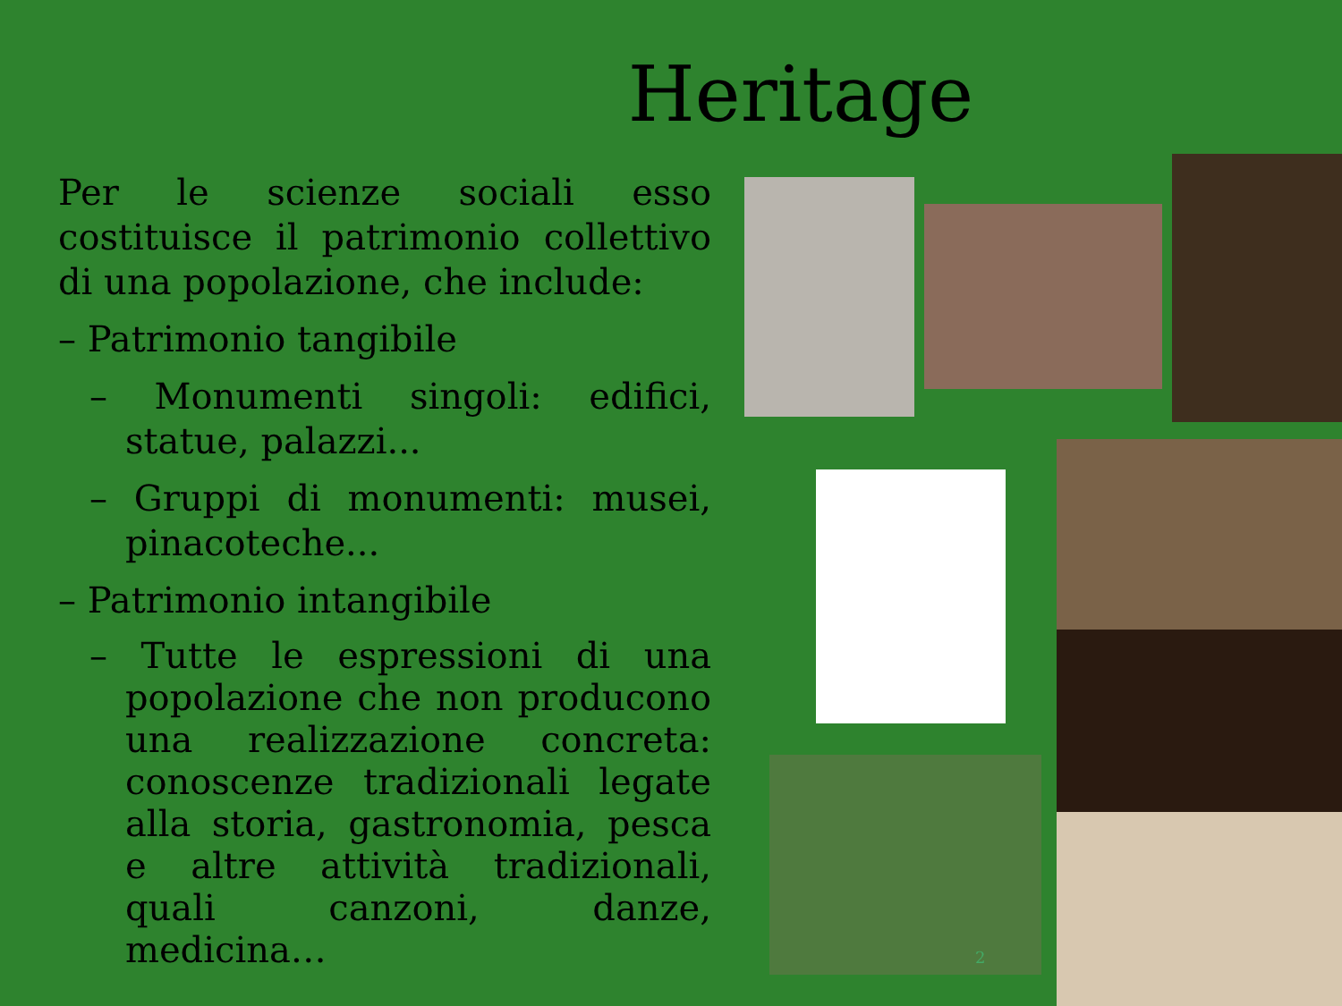Heritage
Per le scienze sociali esso costituisce il patrimonio collettivo di una popolazione, che include:
– Patrimonio tangibile
– Monumenti singoli: edifici, statue, palazzi...
– Gruppi di monumenti: musei, pinacoteche...
– Patrimonio intangibile
– Tutte le espressioni di una popolazione che non producono una realizzazione concreta: conoscenze tradizionali legate alla storia, gastronomia, pesca e altre attività tradizionali, quali canzoni, danze, medicina…
2